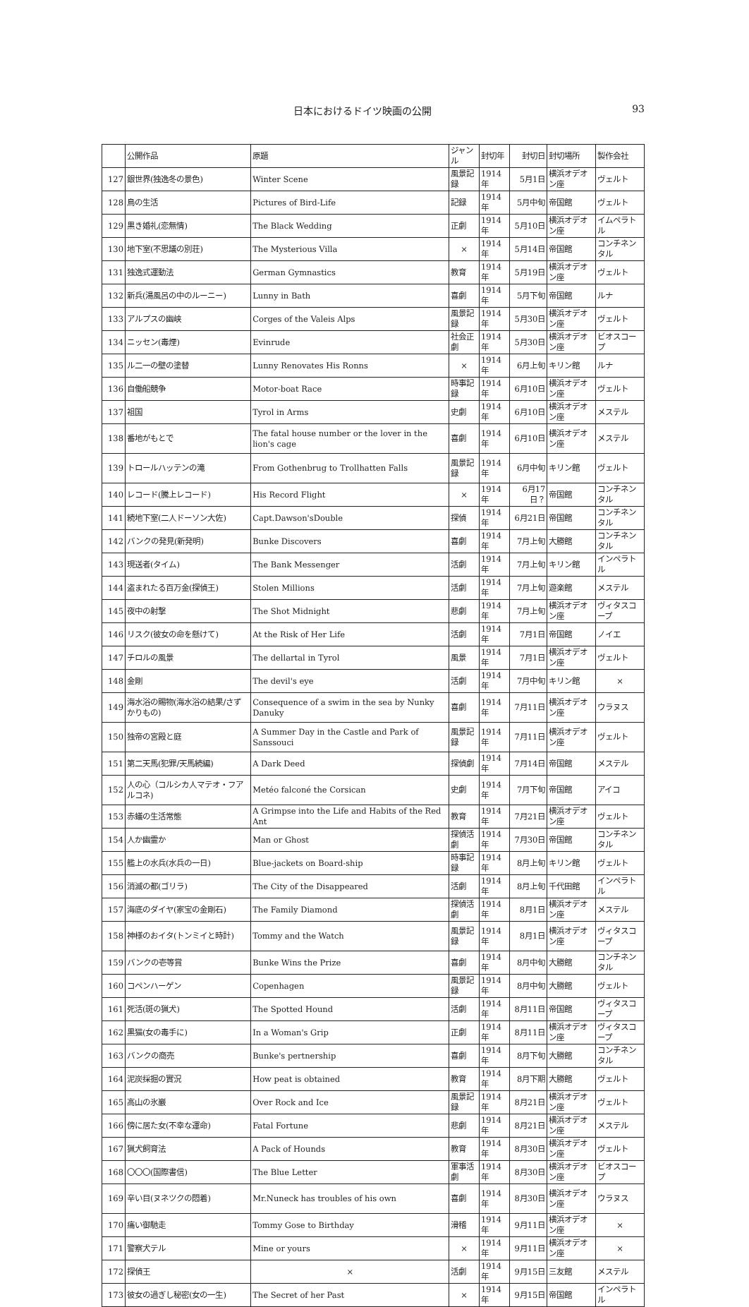日本におけるドイツ映画の公開 93
| | 公開作品 | 原題 | ジャンル | 封切年 | 封切日 | 封切場所 | 製作会社 |
| --- | --- | --- | --- | --- | --- | --- | --- |
| 127 | 銀世界(独逸冬の景色) | Winter Scene | 風景記録 | 1914年 | 5月1日 | 横浜オデオン座 | ヴェルト |
| 128 | 鳥の生活 | Pictures of Bird-Life | 記録 | 1914年 | 5月中旬 | 帝国館 | ヴェルト |
| 129 | 黒き婚礼(恋無情) | The Black Wedding | 正劇 | 1914年 | 5月10日 | 横浜オデオン座 | イムペラトル |
| 130 | 地下室(不思議の別荘) | The Mysterious Villa | × | 1914年 | 5月14日 | 帝国館 | コンチネンタル |
| 131 | 独逸式運動法 | German Gymnastics | 教育 | 1914年 | 5月19日 | 横浜オデオン座 | ヴェルト |
| 132 | 新兵(湯風呂の中のルーニー) | Lunny in Bath | 喜劇 | 1914年 | 5月下旬 | 帝国館 | ルナ |
| 133 | アルプスの幽峡 | Corges of the Valeis Alps | 風景記録 | 1914年 | 5月30日 | 横浜オデオン座 | ヴェルト |
| 134 | ニッセン(毒煙) | Evinrude | 社会正劇 | 1914年 | 5月30日 | 横浜オデオン座 | ビオスコープ |
| 135 | ル二一の壁の塗替 | Lunny Renovates His Ronns | × | 1914年 | 6月上旬 | キリン館 | ルナ |
| 136 | 自働船競争 | Motor-boat Race | 時事記録 | 1914年 | 6月10日 | 横浜オデオン座 | ヴェルト |
| 137 | 祖国 | Tyrol in Arms | 史劇 | 1914年 | 6月10日 | 横浜オデオン座 | メステル |
| 138 | 番地がもとで | The fatal house number or the lover in the lion's cage | 喜劇 | 1914年 | 6月10日 | 横浜オデオン座 | メステル |
| 139 | トロールハッテンの滝 | From Gothenbrug to Trollhatten Falls | 風景記録 | 1914年 | 6月中旬 | キリン館 | ヴェルト |
| 140 | レコード(騰上レコード) | His Record Flight | × | 1914年 | 6月17日？ | 帝国館 | コンチネンタル |
| 141 | 続地下室(二人ドーソン大佐) | Capt.Dawson'sDouble | 探偵 | 1914年 | 6月21日 | 帝国館 | コンチネンタル |
| 142 | バンクの発見(新発明) | Bunke Discovers | 喜劇 | 1914年 | 7月上旬 | 大勝館 | コンチネンタル |
| 143 | 現送者(タイム) | The Bank Messenger | 活劇 | 1914年 | 7月上旬 | キリン館 | インペラトル |
| 144 | 盗まれたる百万金(探偵王) | Stolen Millions | 活劇 | 1914年 | 7月上旬 | 遊楽館 | メステル |
| 145 | 夜中の射撃 | The Shot Midnight | 悲劇 | 1914年 | 7月上旬 | 横浜オデオン座 | ヴィタスコープ |
| 146 | リスク(彼女の命を懸けて) | At the Risk of Her Life | 活劇 | 1914年 | 7月1日 | 帝国館 | ノイエ |
| 147 | チロルの風景 | The dellartal in Tyrol | 風景 | 1914年 | 7月1日 | 横浜オデオン座 | ヴェルト |
| 148 | 金剛 | The devil's eye | 活劇 | 1914年 | 7月中旬 | キリン館 | × |
| 149 | 海水浴の賜物(海水浴の結果/さずかりもの) | Consequence of a swim in the sea by Nunky Danuky | 喜劇 | 1914年 | 7月11日 | 横浜オデオン座 | ウラヌス |
| 150 | 独帝の宮殿と庭 | A Summer Day in the Castle and Park of Sanssouci | 風景記録 | 1914年 | 7月11日 | 横浜オデオン座 | ヴェルト |
| 151 | 第二天馬(犯罪/天馬続編) | A Dark Deed | 探偵劇 | 1914年 | 7月14日 | 帝国館 | メステル |
| 152 | 人の心（コルシカ人マテオ・フアルコネ) | Metéo falconé the Corsican | 史劇 | 1914年 | 7月下旬 | 帝国館 | アイコ |
| 153 | 赤蟻の生活常態 | A Grimpse into the Life and Habits of the Red Ant | 教育 | 1914年 | 7月21日 | 横浜オデオン座 | ヴェルト |
| 154 | 人か幽霊か | Man or Ghost | 探偵活劇 | 1914年 | 7月30日 | 帝国館 | コンチネンタル |
| 155 | 艦上の水兵(水兵の一日) | Blue-jackets on Board-ship | 時事記録 | 1914年 | 8月上旬 | キリン館 | ヴェルト |
| 156 | 消滅の都(ゴリラ) | The City of the Disappeared | 活劇 | 1914年 | 8月上旬 | 千代田館 | インペラトル |
| 157 | 海底のダイヤ(家宝の金剛石) | The Family Diamond | 探偵活劇 | 1914年 | 8月1日 | 横浜オデオン座 | メステル |
| 158 | 神様のおイタ(トンミイと時計) | Tommy and the Watch | 風景記録 | 1914年 | 8月1日 | 横浜オデオン座 | ヴィタスコープ |
| 159 | バンクの壱等賞 | Bunke Wins the Prize | 喜劇 | 1914年 | 8月中旬 | 大勝館 | コンチネンタル |
| 160 | コペンハーゲン | Copenhagen | 風景記録 | 1914年 | 8月中旬 | 大勝館 | ヴェルト |
| 161 | 死活(斑の猟犬) | The Spotted Hound | 活劇 | 1914年 | 8月11日 | 帝国館 | ヴィタスコープ |
| 162 | 黒猫(女の毒手に) | In a Woman's Grip | 正劇 | 1914年 | 8月11日 | 横浜オデオン座 | ヴィタスコープ |
| 163 | バンクの商売 | Bunke's pertnership | 喜劇 | 1914年 | 8月下旬 | 大勝館 | コンチネンタル |
| 164 | 泥炭採掘の實況 | How peat is obtained | 教育 | 1914年 | 8月下期 | 大勝館 | ヴェルト |
| 165 | 高山の氷巖 | Over Rock and Ice | 風景記録 | 1914年 | 8月21日 | 横浜オデオン座 | ヴェルト |
| 166 | 傍に居た女(不幸な運命) | Fatal Fortune | 悲劇 | 1914年 | 8月21日 | 横浜オデオン座 | メステル |
| 167 | 猟犬飼育法 | A Pack of Hounds | 教育 | 1914年 | 8月30日 | 横浜オデオン座 | ヴェルト |
| 168 | 〇〇〇(国際書信) | The Blue Letter | 軍事活劇 | 1914年 | 8月30日 | 横浜オデオン座 | ビオスコープ |
| 169 | 辛い目(ヌネツクの悶着) | Mr.Nuneck has troubles of his own | 喜劇 | 1914年 | 8月30日 | 横浜オデオン座 | ウラヌス |
| 170 | 痛い御馳走 | Tommy Gose to Birthday | 滑稽 | 1914年 | 9月11日 | 横浜オデオン座 | × |
| 171 | 警察犬テル | Mine or yours | × | 1914年 | 9月11日 | 横浜オデオン座 | × |
| 172 | 探偵王 | × | 活劇 | 1914年 | 9月15日 | 三友館 | メステル |
| 173 | 彼女の過ぎし秘密(女の一生) | The Secret of her Past | × | 1914年 | 9月15日 | 帝国館 | インペラトル |